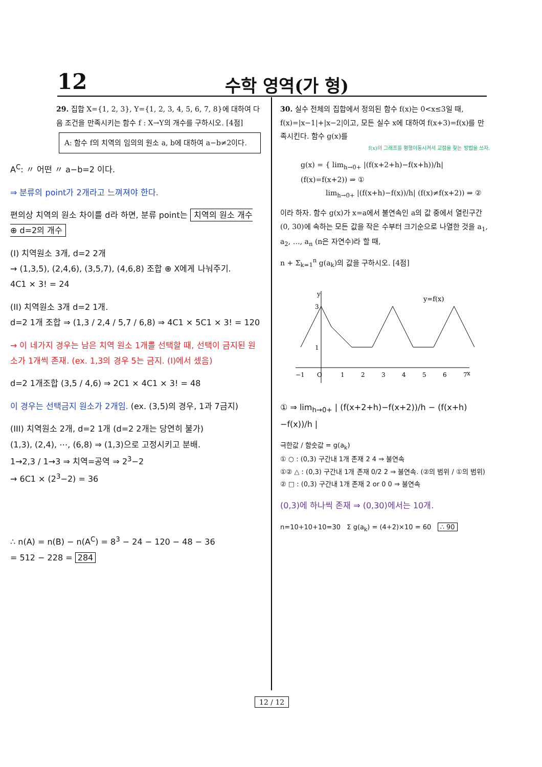12
수학 영역(가 형)
29. 집합 X={1, 2, 3}, Y={1, 2, 3, 4, 5, 6, 7, 8}에 대하여 다음 조건을 만족시키는 함수 f : X→Y의 개수를 구하시오. [4점]
A: 함수 f의 치역의 임의의 원소 a, b에 대하여 a−b≠2이다.
A<sup>C</sup>: 〃 어떤 〃 a−b=2 이다.
⇒ 분류의 point가 2개라고 느껴져야 한다.
편의상 치역의 원소 차이를 d라 하면, 분류 point는 치역의 원소 개수 ⊕ d=2의 개수
(I) 치역원소 3개, d=2 2개
→ (1,3,5), (2,4,6), (3,5,7), (4,6,8) 조합 ⊕ X에게 나눠주기.
4C1 × 3! = 24
(II) 치역원소 3개 d=2 1개.
d=2 1개 조합 ⇒ (1,3 / 2,4 / 5,7 / 6,8) ⇒ 4C1 × 5C1 × 3! = 120
→ 이 네가지 경우는 남은 치역 원소 1개를 선택할 때, 선택이 금지된 원소가 1개씩 존재. (ex. 1,3의 경우 5는 금지. (I)에서 셌음)
d=2 1개조합 (3,5 / 4,6) ⇒ 2C1 × 4C1 × 3! = 48
이 경우는 선택금지 원소가 2개임. (ex. (3,5)의 경우, 1과 7금지)
(III) 치역원소 2개, d=2 1개 (d=2 2개는 당연히 불가)
(1,3), (2,4), ⋯, (6,8) ⇒ (1,3)으로 고정시키고 분배.
1→2,3 / 1→3 ⇒ 치역=공역 ⇒ 2<sup>3</sup>−2
→ 6C1 × (2<sup>3</sup>−2) = 36
∴ n(A) = n(B) − n(A<sup>C</sup>) = 8<sup>3</sup> − 24 − 120 − 48 − 36
= 512 − 228 = 284
30. 실수 전체의 집합에서 정의된 함수 f(x)는 0<x≤3일 때, f(x)=|x−1|+|x−2|이고, 모든 실수 x에 대하여 f(x+3)=f(x)를 만족시킨다. 함수 g(x)를
f(x)의 그래프를 평행이동시켜서 교점을 찾는 방법을 쓰자.
g(x) = { lim<sub>h→0+</sub> |(f(x+2+h)−f(x+h))/h| (f(x)=f(x+2)) ⇒ ①
lim<sub>h→0+</sub> |(f(x+h)−f(x))/h| (f(x)≠f(x+2)) ⇒ ②
이라 하자. 함수 g(x)가 x=a에서 불연속인 a의 값 중에서 열린구간 (0, 30)에 속하는 모든 값을 작은 수부터 크기순으로 나열한 것을 a<sub>1</sub>, a<sub>2</sub>, …, a<sub>n</sub> (n은 자연수)라 할 때,
n + Σ<sub>k=1</sub><sup>n</sup> g(a<sub>k</sub>)의 값을 구하시오. [4점]
y
x
3
1
−1
O
1
2
3
4
5
6
7
y=f(x)
① ⇒ lim<sub>h→0+</sub> | (f(x+2+h)−f(x+2))/h − (f(x+h)−f(x))/h |
극한값 / 함숫값 = g(a<sub>k</sub>)
① ○ : (0,3) 구간내 1개 존재 2 4 ⇒ 불연속
①② △ : (0,3) 구간내 1개 존재 0/2 2 ⇒ 불연속. (②의 범위 / ①의 범위)
② □ : (0,3) 구간내 1개 존재 2 or 0 0 ⇒ 불연속
(0,3)에 하나씩 존재 ⇒ (0,30)에서는 10개.
n=10+10+10=30 Σ g(a<sub>k</sub>) = (4+2)×10 = 60 ∴ 90
12 / 12